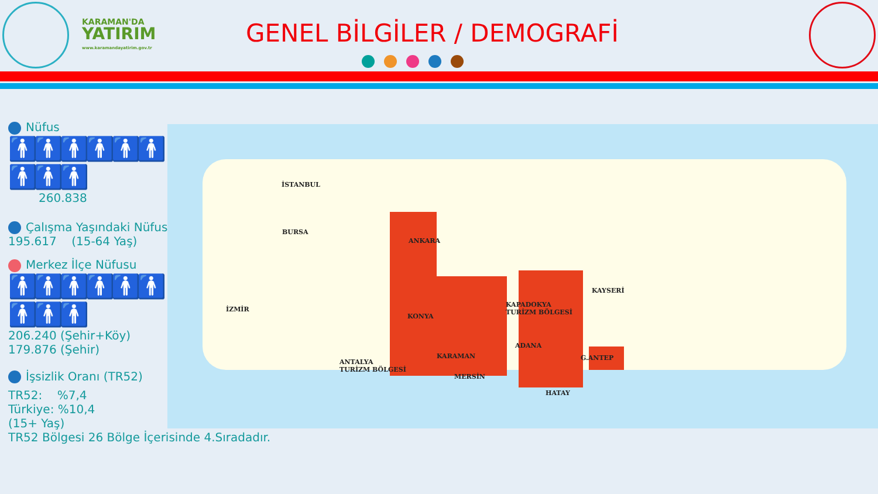KARAMAN'DA
YATIRIM
www.karamandayatirim.gov.tr
GENEL BİLGİLER / DEMOGRAFİ
Nüfus
🚹🚹🚹🚹🚹🚹🚹🚹🚹
260.838
Çalışma Yaşındaki Nüfus
195.617 (15-64 Yaş)
Merkez İlçe Nüfusu
🚹🚹🚹🚹🚹🚹🚹🚹🚹
206.240 (Şehir+Köy)
179.876 (Şehir)
İşsizlik Oranı (TR52)
TR52: %7,4
Türkiye: %10,4
(15+ Yaş)
TR52 Bölgesi 26 Bölge İçerisinde 4.Sıradadır.
İSTANBUL
BURSA
ANKARA
KAYSERİ
KAPADOKYA
TURİZM BÖLGESİ İZMİR
KONYA
ADANA
KARAMAN G.ANTEP
ANTALYA
TURİZM BÖLGESİ
MERSİN
HATAY